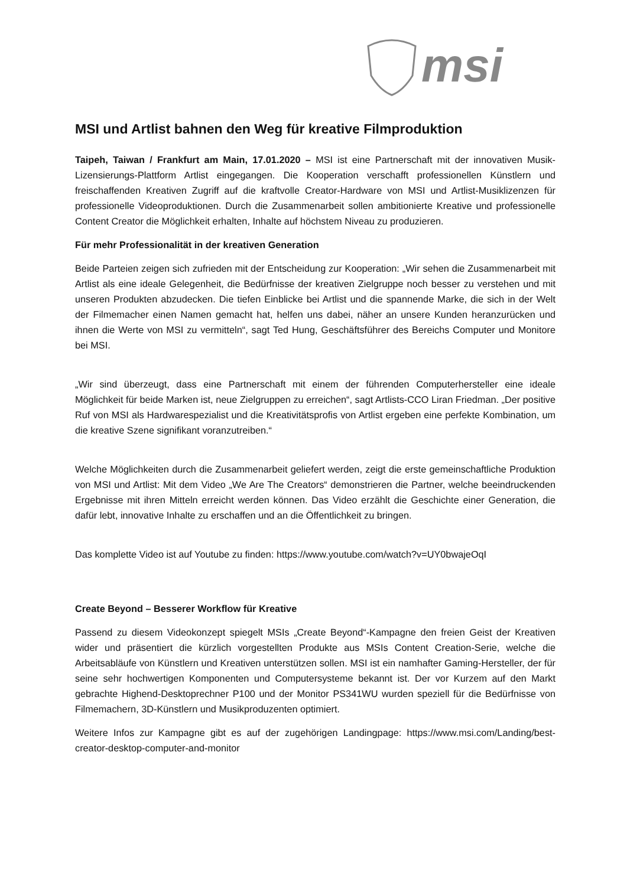msi
MSI und Artlist bahnen den Weg für kreative Filmproduktion
Taipeh, Taiwan / Frankfurt am Main, 17.01.2020 – MSI ist eine Partnerschaft mit der innovativen Musik-Lizensierungs-Plattform Artlist eingegangen. Die Kooperation verschafft professionellen Künstlern und freischaffenden Kreativen Zugriff auf die kraftvolle Creator-Hardware von MSI und Artlist-Musiklizenzen für professionelle Videoproduktionen. Durch die Zusammenarbeit sollen ambitionierte Kreative und professionelle Content Creator die Möglichkeit erhalten, Inhalte auf höchstem Niveau zu produzieren.
Für mehr Professionalität in der kreativen Generation
Beide Parteien zeigen sich zufrieden mit der Entscheidung zur Kooperation: „Wir sehen die Zusammenarbeit mit Artlist als eine ideale Gelegenheit, die Bedürfnisse der kreativen Zielgruppe noch besser zu verstehen und mit unseren Produkten abzudecken. Die tiefen Einblicke bei Artlist und die spannende Marke, die sich in der Welt der Filmemacher einen Namen gemacht hat, helfen uns dabei, näher an unsere Kunden heranzurücken und ihnen die Werte von MSI zu vermitteln“, sagt Ted Hung, Geschäftsführer des Bereichs Computer und Monitore bei MSI.
„Wir sind überzeugt, dass eine Partnerschaft mit einem der führenden Computerhersteller eine ideale Möglichkeit für beide Marken ist, neue Zielgruppen zu erreichen“, sagt Artlists-CCO Liran Friedman. „Der positive Ruf von MSI als Hardwarespezialist und die Kreativitätsprofis von Artlist ergeben eine perfekte Kombination, um die kreative Szene signifikant voranzutreiben.“
Welche Möglichkeiten durch die Zusammenarbeit geliefert werden, zeigt die erste gemeinschaftliche Produktion von MSI und Artlist: Mit dem Video „We Are The Creators“ demonstrieren die Partner, welche beeindruckenden Ergebnisse mit ihren Mitteln erreicht werden können. Das Video erzählt die Geschichte einer Generation, die dafür lebt, innovative Inhalte zu erschaffen und an die Öffentlichkeit zu bringen.
Das komplette Video ist auf Youtube zu finden: https://www.youtube.com/watch?v=UY0bwajeOqI
Create Beyond – Besserer Workflow für Kreative
Passend zu diesem Videokonzept spiegelt MSIs „Create Beyond“-Kampagne den freien Geist der Kreativen wider und präsentiert die kürzlich vorgestellten Produkte aus MSIs Content Creation-Serie, welche die Arbeitsabläufe von Künstlern und Kreativen unterstützen sollen. MSI ist ein namhafter Gaming-Hersteller, der für seine sehr hochwertigen Komponenten und Computersysteme bekannt ist. Der vor Kurzem auf den Markt gebrachte Highend-Desktoprechner P100 und der Monitor PS341WU wurden speziell für die Bedürfnisse von Filmemachern, 3D-Künstlern und Musikproduzenten optimiert.
Weitere Infos zur Kampagne gibt es auf der zugehörigen Landingpage: https://www.msi.com/Landing/best-creator-desktop-computer-and-monitor